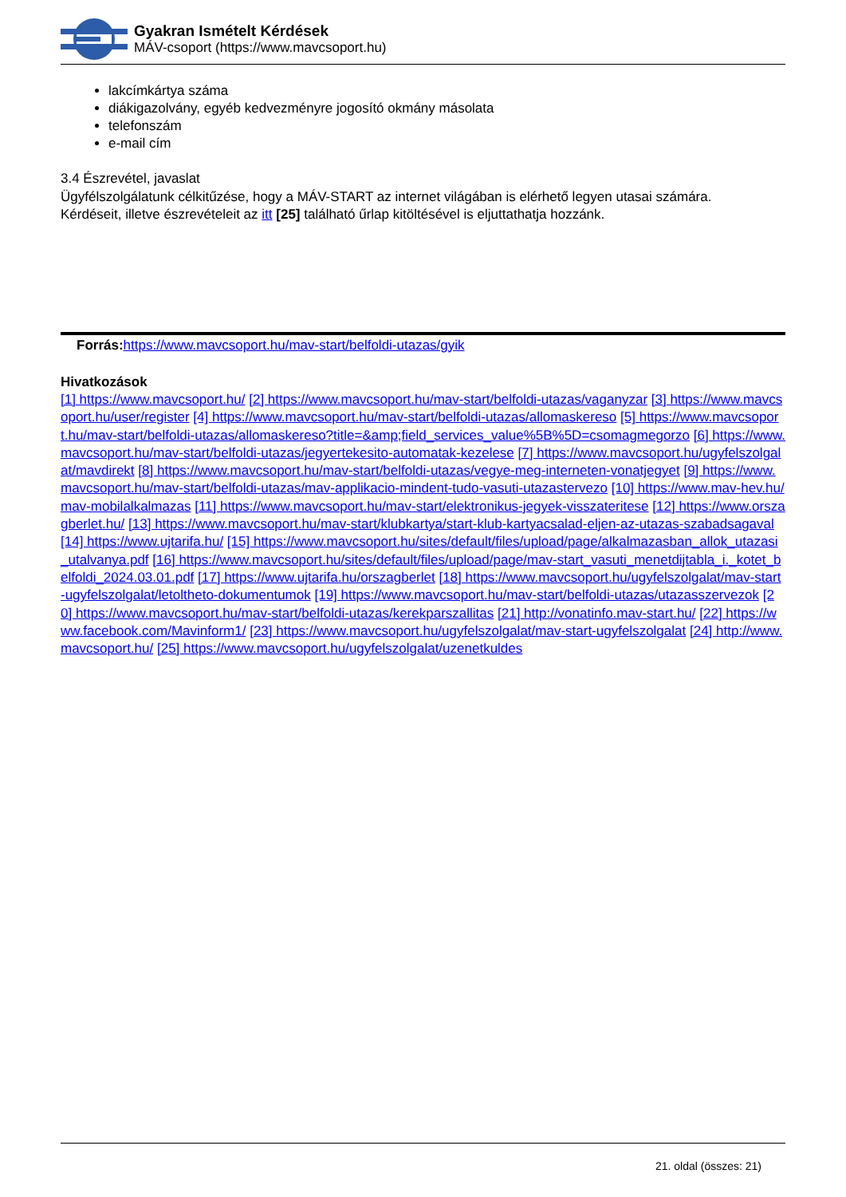Gyakran Ismételt Kérdések
MÁV-csoport (https://www.mavcsoport.hu)
lakcímkártya száma
diákigazolvány, egyéb kedvezményre jogosító okmány másolata
telefonszám
e-mail cím
3.4 Észrevétel, javaslat
Ügyfélszolgálatunk célkitűzése, hogy a MÁV-START az internet világában is elérhető legyen utasai számára.
Kérdéseit, illetve észrevételeit az itt [25] található űrlap kitöltésével is eljuttathatja hozzánk.
Forrás: https://www.mavcsoport.hu/mav-start/belfoldi-utazas/gyik
Hivatkozások
[1] https://www.mavcsoport.hu/ [2] https://www.mavcsoport.hu/mav-start/belfoldi-utazas/vaganyzar [3] https://www.mavcsoport.hu/user/register [4] https://www.mavcsoport.hu/mav-start/belfoldi-utazas/allomaskereso [5] https://www.mavcsoport.hu/mav-start/belfoldi-utazas/allomaskereso?title=&amp;field_services_value%5B%5D=csomagmegorzo [6] https://www.mavcsoport.hu/mav-start/belfoldi-utazas/jegyertekesito-automatak-kezelese [7] https://www.mavcsoport.hu/ugyfelszolgalat/mavdirekt [8] https://www.mavcsoport.hu/mav-start/belfoldi-utazas/vegye-meg-interneten-vonatjegyet [9] https://www.mavcsoport.hu/mav-start/belfoldi-utazas/mav-applikacio-mindent-tudo-vasuti-utazastervezo [10] https://www.mav-hev.hu/mav-mobilalkalmazas [11] https://www.mavcsoport.hu/mav-start/elektronikus-jegyek-visszateritese [12] https://www.orszagberlet.hu/ [13] https://www.mavcsoport.hu/mav-start/klubkartya/start-klub-kartyacsalad-eljen-az-utazas-szabadsagaval [14] https://www.ujtarifa.hu/ [15] https://www.mavcsoport.hu/sites/default/files/upload/page/alkalmazasban_allok_utazasi_utalvanya.pdf [16] https://www.mavcsoport.hu/sites/default/files/upload/page/mav-start_vasuti_menetdijtabla_i._kotet_belfoldi_2024.03.01.pdf [17] https://www.ujtarifa.hu/orszagberlet [18] https://www.mavcsoport.hu/ugyfelszolgalat/mav-start-ugyfelszolgalat/letoltheto-dokumentumok [19] https://www.mavcsoport.hu/mav-start/belfoldi-utazas/utazasszervezok [20] https://www.mavcsoport.hu/mav-start/belfoldi-utazas/kerekparszallitas [21] http://vonatinfo.mav-start.hu/ [22] https://www.facebook.com/Mavinform1/ [23] https://www.mavcsoport.hu/ugyfelszolgalat/mav-start-ugyfelszolgalat [24] http://www.mavcsoport.hu/ [25] https://www.mavcsoport.hu/ugyfelszolgalat/uzenetkuldes
21. oldal (összes: 21)